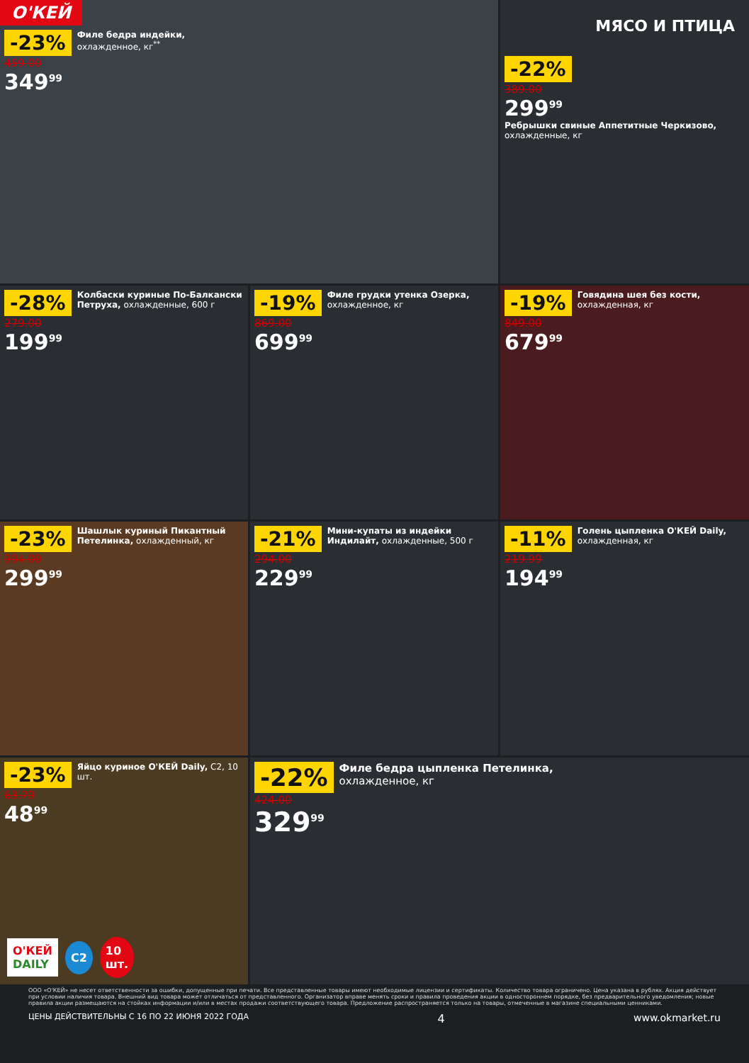О'КЕЙ
-23%
459.00
349<sup>99</sup>
Филе бедра индейки,
охлажденное, кг<sup>**</sup>
МЯСО И ПТИЦА
-22%
389.00
299<sup>99</sup>
Ребрышки свиные Аппетитные Черкизово,
охлажденные, кг
-28%
279.00
199<sup>99</sup>
Колбаски куриные По-Балкански Петруха, охлажденные, 600 г
-19%
869.00
699<sup>99</sup>
Филе грудки утенка Озерка, охлажденное, кг
-19%
849.00
679<sup>99</sup>
Говядина шея без кости, охлажденная, кг
-23%
394.00
299<sup>99</sup>
Шашлык куриный Пикантный Петелинка, охлажденный, кг
-21%
294.00
229<sup>99</sup>
Мини-купаты из индейки Индилайт, охлажденные, 500 г
-11%
219.99
194<sup>99</sup>
Голень цыпленка О'КЕЙ Daily, охлажденная, кг
-23%
63.79
48<sup>99</sup>
Яйцо куриное О'КЕЙ Daily, С2, 10 шт.
О'КЕЙ
DAILY С2 10
шт.
-22%
424.00
329<sup>99</sup>
Филе бедра цыпленка Петелинка,
охлажденное, кг
ООО «О'КЕЙ» не несет ответственности за ошибки, допущенные при печати. Все представленные товары имеют необходимые лицензии и сертификаты. Количество товара ограничено. Цена указана в рублях. Акция действует при условии наличия товара. Внешний вид товара может отличаться от представленного. Организатор вправе менять сроки и правила проведения акции в одностороннем порядке, без предварительного уведомления; новые правила акции размещаются на стойках информации и/или в местах продажи соответствующего товара. Предложение распространяется только на товары, отмеченные в магазине специальными ценниками.
ЦЕНЫ ДЕЙСТВИТЕЛЬНЫ С 16 ПО 22 ИЮНЯ 2022 ГОДА 4 www.okmarket.ru